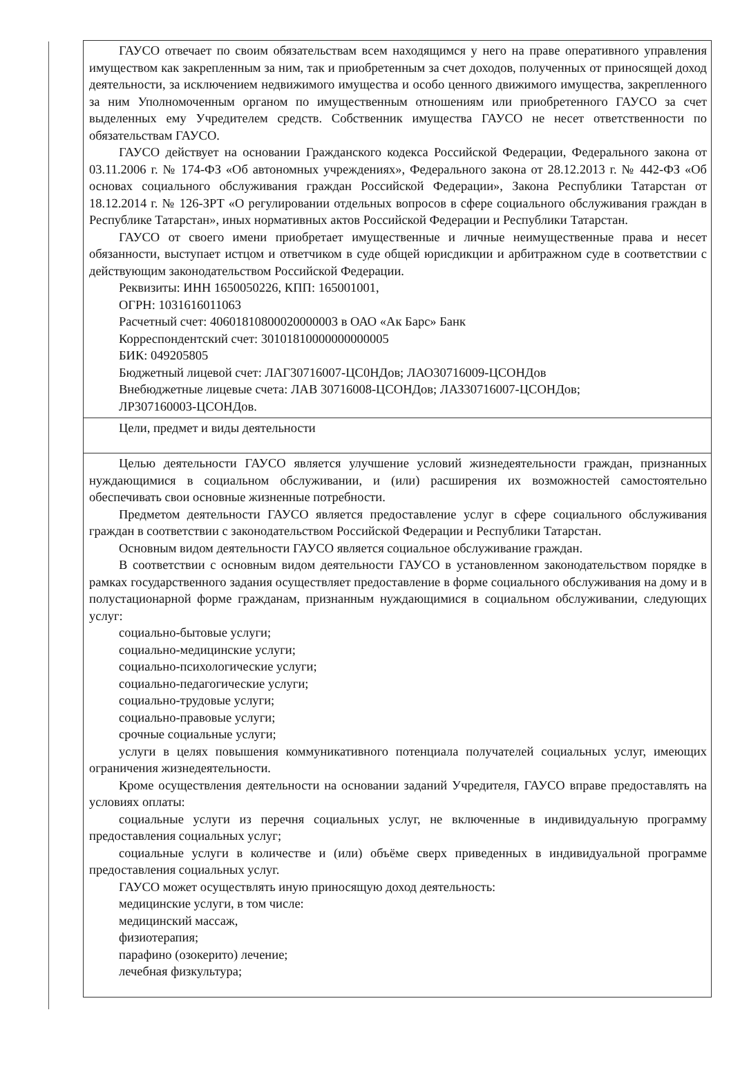| ГАУСО отвечает по своим обязательствам всем находящимся у него на праве оперативного управления имуществом как закрепленным за ним, так и приобретенным за счет доходов, полученных от приносящей доход деятельности, за исключением недвижимого имущества и особо ценного движимого имущества, закрепленного за ним Уполномоченным органом по имущественным отношениям или приобретенного ГАУСО за счет выделенных ему Учредителем средств. Собственник имущества ГАУСО не несет ответственности по обязательствам ГАУСО. ГАУСО действует на основании Гражданского кодекса Российской Федерации, Федерального закона от 03.11.2006 г. № 174-ФЗ «Об автономных учреждениях», Федерального закона от 28.12.2013 г. № 442-ФЗ «Об основах социального обслуживания граждан Российской Федерации», Закона Республики Татарстан от 18.12.2014 г. № 126-ЗРТ «О регулировании отдельных вопросов в сфере социального обслуживания граждан в Республике Татарстан», иных нормативных актов Российской Федерации и Республики Татарстан. ГАУСО от своего имени приобретает имущественные и личные неимущественные права и несет обязанности, выступает истцом и ответчиком в суде общей юрисдикции и арбитражном суде в соответствии с действующим законодательством Российской Федерации. Реквизиты: ИНН 1650050226, КПП: 165001001, ОГРН: 1031616011063 Расчетный счет: 40601810800020000003 в ОАО «Ак Барс» Банк Корреспондентский счет: 30101810000000000005 БИК: 049205805 Бюджетный лицевой счет: ЛАГ30716007-ЦС0НДов; ЛАО30716009-ЦСОНДов Внебюджетные лицевые счета: ЛАВ 30716008-ЦСОНДов; ЛАЗ30716007-ЦСОНДов; ЛР307160003-ЦСОНДов. |
| Цели, предмет и виды деятельности |
| Целью деятельности ГАУСО является улучшение условий жизнедеятельности граждан, признанных нуждающимися в социальном обслуживании, и (или) расширения их возможностей самостоятельно обеспечивать свои основные жизненные потребности. Предметом деятельности ГАУСО является предоставление услуг в сфере социального обслуживания граждан в соответствии с законодательством Российской Федерации и Республики Татарстан. Основным видом деятельности ГАУСО является социальное обслуживание граждан. В соответствии с основным видом деятельности ГАУСО в установленном законодательством порядке в рамках государственного задания осуществляет предоставление в форме социального обслуживания на дому и в полустационарной форме гражданам, признанным нуждающимися в социальном обслуживании, следующих услуг: социально-бытовые услуги; социально-медицинские услуги; социально-психологические услуги; социально-педагогические услуги; социально-трудовые услуги; социально-правовые услуги; срочные социальные услуги; услуги в целях повышения коммуникативного потенциала получателей социальных услуг, имеющих ограничения жизнедеятельности. Кроме осуществления деятельности на основании заданий Учредителя, ГАУСО вправе предоставлять на условиях оплаты: социальные услуги из перечня социальных услуг, не включенные в индивидуальную программу предоставления социальных услуг; социальные услуги в количестве и (или) объёме сверх приведенных в индивидуальной программе предоставления социальных услуг. ГАУСО может осуществлять иную приносящую доход деятельность: медицинские услуги, в том числе: медицинский массаж, физиотерапия; парафино (озокерито) лечение; лечебная физкультура; |